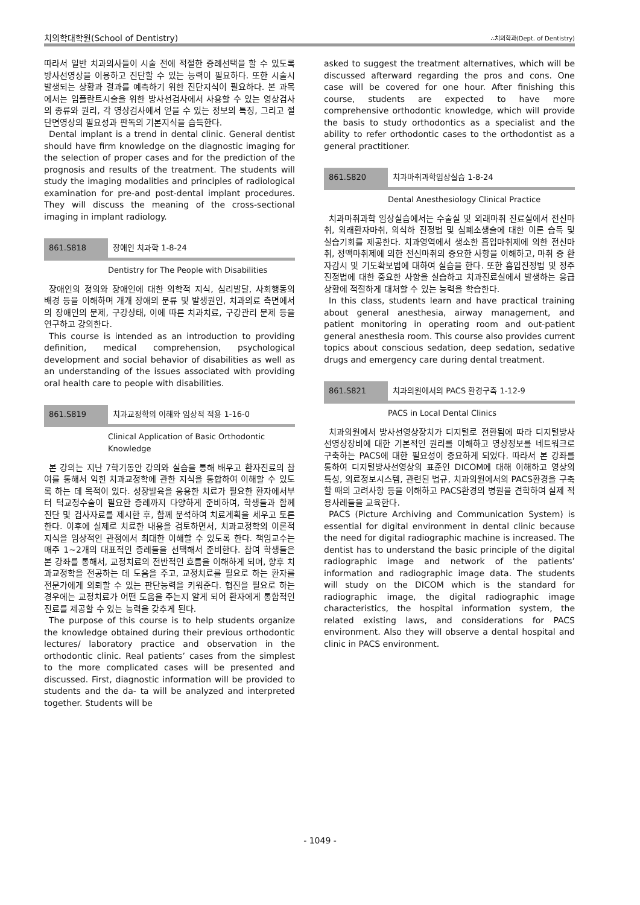치의학대학원(School of Dentistry) ∴치의학과(Dept. of Dentistry)
따라서 일반 치과의사들이 시술 전에 적절한 증례선택을 할 수 있도록 방사선영상을 이용하고 진단할 수 있는 능력이 필요하다. 또한 시술시 발생되는 상황과 결과를 예측하기 위한 진단지식이 필요하다. 본 과목에서는 임플란트시술을 위한 방사선검사에서 사용할 수 있는 영상검사의 종류와 원리, 각 영상검사에서 얻을 수 있는 정보의 특징, 그리고 절단면영상의 필요성과 판독의 기본지식을 습득한다.
Dental implant is a trend in dental clinic. General dentist should have firm knowledge on the diagnostic imaging for the selection of proper cases and for the prediction of the prognosis and results of the treatment. The students will study the imaging modalities and principles of radiological examination for pre-and post-dental implant procedures. They will discuss the meaning of the cross-sectional imaging in implant radiology.
861.S818 장애인 치과학 1-8-24
Dentistry for The People with Disabilities
장애인의 정의와 장애인에 대한 의학적 지식, 심리발달, 사회행동의 배경 등을 이해하며 개개 장애의 분류 및 발생원인, 치과의료 측면에서의 장애인의 문제, 구강상태, 이에 따른 치과치료, 구강관리 문제 등을 연구하고 강의한다.
This course is intended as an introduction to providing definition, medical comprehension, psychological development and social behavior of disabilities as well as an understanding of the issues associated with providing oral health care to people with disabilities.
861.S819 치과교정학의 이해와 임상적 적용 1-16-0
Clinical Application of Basic Orthodontic
Knowledge
본 강의는 지난 7학기동안 강의와 실습을 통해 배우고 환자진료의 참여를 통해서 익힌 치과교정학에 관한 지식을 통합하여 이해할 수 있도록 하는 데 목적이 있다. 성장발육을 응용한 치료가 필요한 환자에서부터 턱교정수술이 필요한 증례까지 다양하게 준비하여, 학생들과 함께 진단 및 검사자료를 제시한 후, 함께 분석하여 치료계획을 세우고 토론한다. 이후에 실제로 치료한 내용을 검토하면서, 치과교정학의 이론적 지식을 임상적인 관점에서 최대한 이해할 수 있도록 한다. 책임교수는 매주 1~2개의 대표적인 증례들을 선택해서 준비한다. 참여 학생들은 본 강좌를 통해서, 교정치료의 전반적인 흐름을 이해하게 되며, 향후 치과교정학을 전공하는 데 도움을 주고, 교정치료를 필요로 하는 환자를 전문가에게 의뢰할 수 있는 판단능력을 키워준다. 협진을 필요로 하는 경우에는 교정치료가 어떤 도움을 주는지 알게 되어 환자에게 통합적인 진료를 제공할 수 있는 능력을 갖추게 된다.
The purpose of this course is to help students organize the knowledge obtained during their previous orthodontic lectures/ laboratory practice and observation in the orthodontic clinic. Real patients’ cases from the simplest to the more complicated cases will be presented and discussed. First, diagnostic information will be provided to students and the da- ta will be analyzed and interpreted together. Students will be
asked to suggest the treatment alternatives, which will be discussed afterward regarding the pros and cons. One case will be covered for one hour. After finishing this course, students are expected to have more comprehensive orthodontic knowledge, which will provide the basis to study orthodontics as a specialist and the ability to refer orthodontic cases to the orthodontist as a general practitioner.
861.S820 치과마취과학임상실습 1-8-24
Dental Anesthesiology Clinical Practice
치과마취과학 임상실습에서는 수술실 및 외래마취 진료실에서 전신마취, 외래환자마취, 의식하 진정법 및 심폐소생술에 대한 이론 습득 및 실습기회를 제공한다. 치과영역에서 생소한 흡입마취제에 의한 전신마취, 정맥마취제에 의한 전신마취의 중요한 사항을 이해하고, 마취 중 환자감시 및 기도확보법에 대하여 실습을 한다. 또한 흡입진정법 및 정주진정법에 대한 중요한 사항을 실습하고 치과진료실에서 발생하는 응급상황에 적절하게 대처할 수 있는 능력을 학습한다.
In this class, students learn and have practical training about general anesthesia, airway management, and patient monitoring in operating room and out-patient general anesthesia room. This course also provides current topics about conscious sedation, deep sedation, sedative drugs and emergency care during dental treatment.
861.S821 치과의원에서의 PACS 환경구축 1-12-9
PACS in Local Dental Clinics
치과의원에서 방사선영상장치가 디지털로 전환됨에 따라 디지털방사선영상장비에 대한 기본적인 원리를 이해하고 영상정보를 네트워크로 구축하는 PACS에 대한 필요성이 중요하게 되었다. 따라서 본 강좌를 통하여 디지털방사선영상의 표준인 DICOM에 대해 이해하고 영상의 특성, 의료정보시스템, 관련된 법규, 치과의원에서의 PACS환경을 구축할 때의 고려사항 등을 이해하고 PACS환경의 병원을 견학하여 실제 적용사례들을 교육한다.
PACS (Picture Archiving and Communication System) is essential for digital environment in dental clinic because the need for digital radiographic machine is increased. The dentist has to understand the basic principle of the digital radiographic image and network of the patients’ information and radiographic image data. The students will study on the DICOM which is the standard for radiographic image, the digital radiographic image characteristics, the hospital information system, the related existing laws, and considerations for PACS environment. Also they will observe a dental hospital and clinic in PACS environment.
- 1049 -